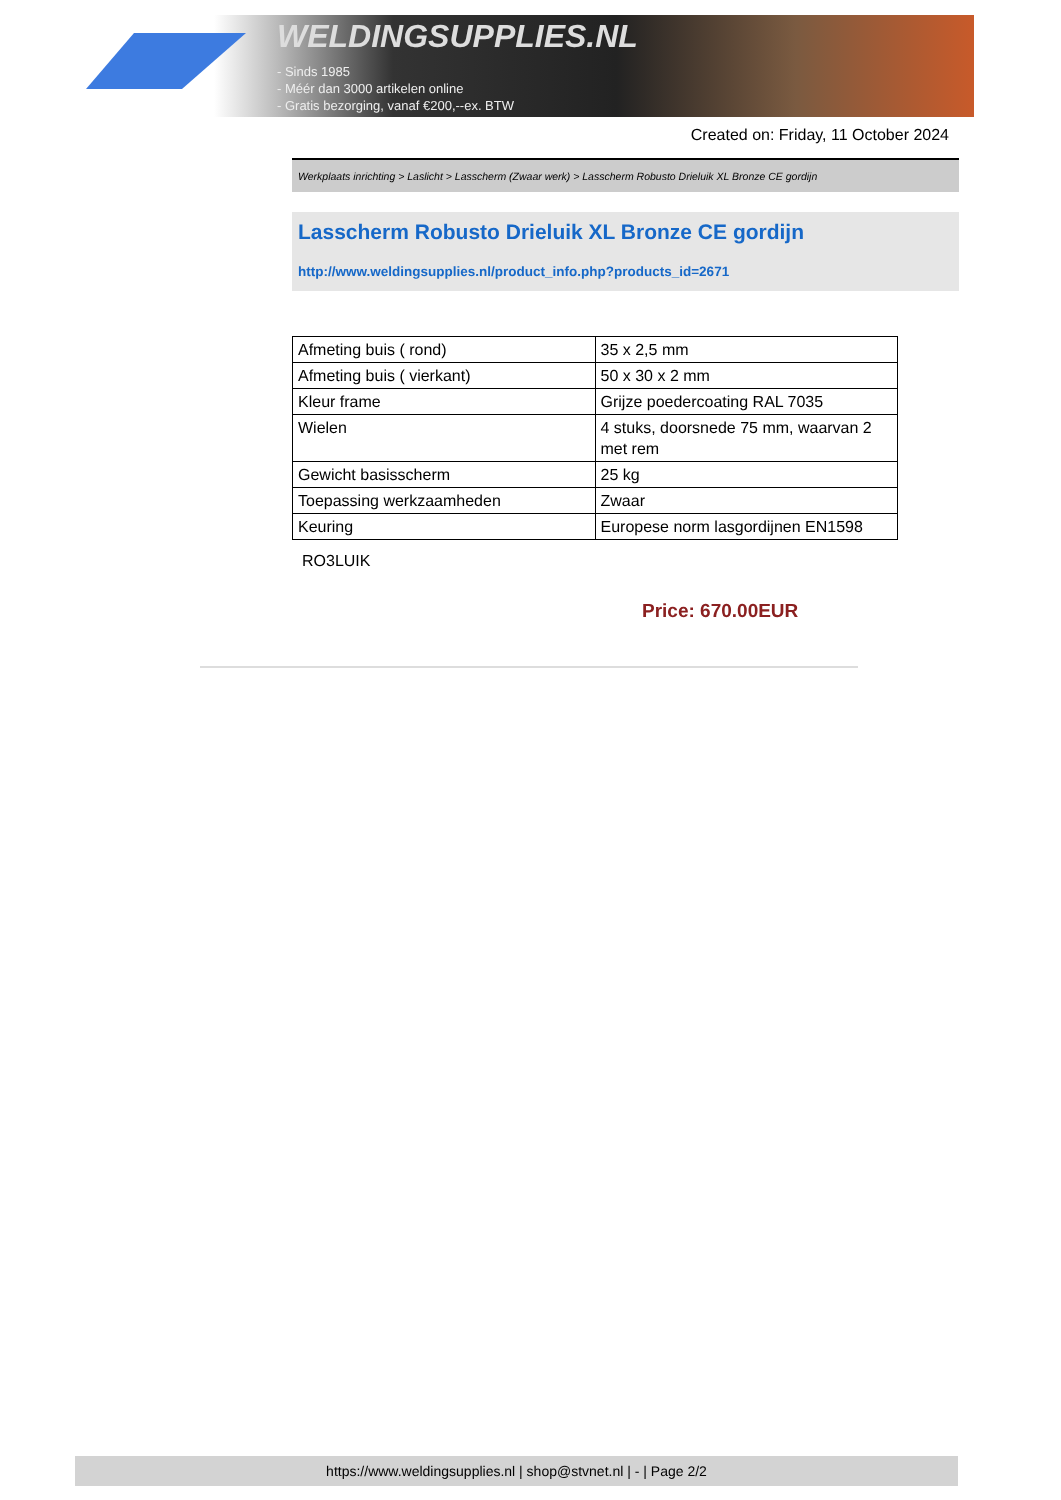WELDINGSUPPLIES.NL
- Sinds 1985
- Méér dan 3000 artikelen online
- Gratis bezorging, vanaf €200,--ex. BTW
Created on: Friday, 11 October 2024
Werkplaats inrichting > Laslicht > Lasscherm (Zwaar werk) > Lasscherm Robusto Drieluik XL Bronze CE gordijn
Lasscherm Robusto Drieluik XL Bronze CE gordijn
http://www.weldingsupplies.nl/product_info.php?products_id=2671
| Afmeting buis ( rond) | 35 x 2,5 mm |
| Afmeting buis ( vierkant) | 50 x 30 x 2 mm |
| Kleur frame | Grijze poedercoating RAL 7035 |
| Wielen | 4 stuks, doorsnede 75 mm, waarvan 2 met rem |
| Gewicht basisscherm | 25 kg |
| Toepassing werkzaamheden | Zwaar |
| Keuring | Europese norm lasgordijnen EN1598 |
RO3LUIK
Price: 670.00EUR
https://www.weldingsupplies.nl | shop@stvnet.nl | - | Page 2/2